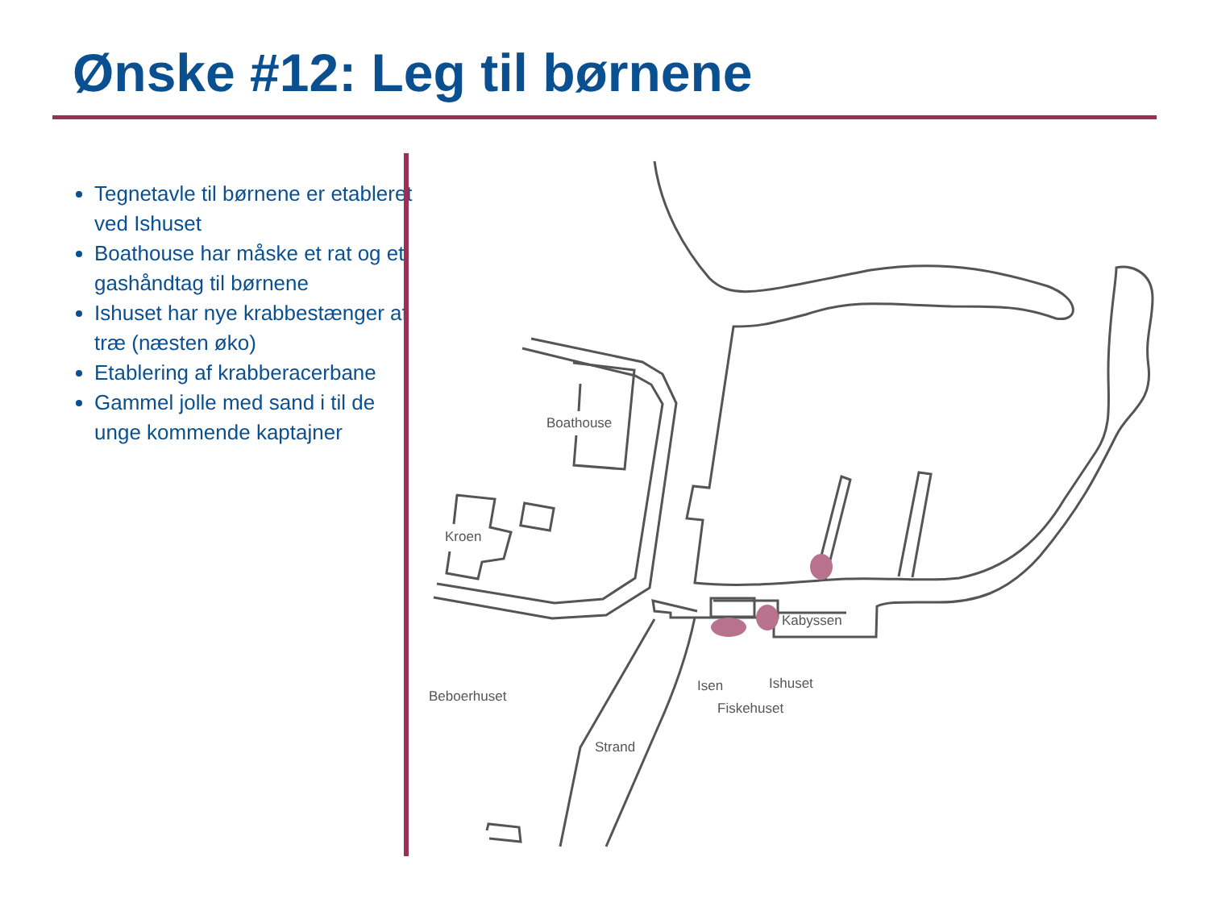Ønske #12: Leg til børnene
Tegnetavle til børnene er etableret ved Ishuset
Boathouse har måske et rat og et gashåndtag til børnene
Ishuset har nye krabbestænger af træ (næsten øko)
Etablering af krabberacerbane
Gammel jolle med sand i til de unge kommende kaptajner
Boathouse
Kroen
Kabyssen
Beboerhuset
Isen
Ishuset
Fiskehuset
Strand